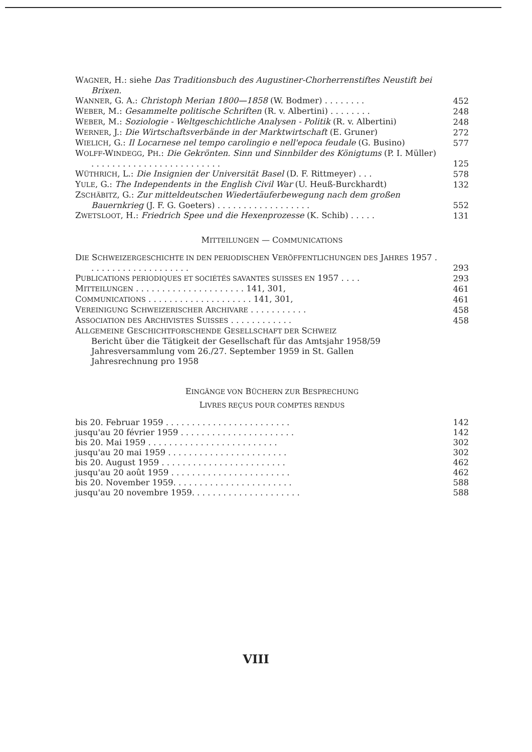WAGNER, H.: siehe Das Traditionsbuch des Augustiner-Chorherrenstiftes Neustift bei Brixen.
WANNER, G. A.: Christoph Merian 1800—1858 (W. Bodmer) . . . . . . . .
452
WEBER, M.: Gesammelte politische Schriften (R. v. Albertini) . . . . . . . .
248
WEBER, M.: Soziologie - Weltgeschichtliche Analysen - Politik (R. v. Albertini)
248
WERNER, J.: Die Wirtschaftsverbände in der Marktwirtschaft (E. Gruner)
272
WIELICH, G.: Il Locarnese nel tempo carolingio e nell'epoca feudale (G. Busino)
577
WOLFF-WINDEGG, PH.: Die Gekrönten. Sinn und Sinnbilder des Königtums (P. I. Müller) . . . . . . . . . . . . . . . . . . . . . . . . .
125
WÜTHRICH, L.: Die Insignien der Universität Basel (D. F. Rittmeyer) . . .
578
YULE, G.: The Independents in the English Civil War (U. Heuß-Burckhardt)
132
ZSCHÄBITZ, G.: Zur mitteldeutschen Wiedertäuferbewegung nach dem großen Bauernkrieg (J. F. G. Goeters) . . . . . . . . . . . . . . . . . .
552
ZWETSLOOT, H.: Friedrich Spee und die Hexenprozesse (K. Schib) . . . . .
131
MITTEILUNGEN — COMMUNICATIONS
DIE SCHWEIZERGESCHICHTE IN DEN PERIODISCHEN VERÖFFENTLICHUNGEN DES JAHRES 1957 . . . . . . . . . . . . . . . . . . . .
293
PUBLICATIONS PERIODIQUES ET SOCIÉTÉS SAVANTES SUISSES EN 1957 . . . .
293
MITTEILUNGEN . . . . . . . . . . . . . . . . . . . . . 141, 301,
461
COMMUNICATIONS . . . . . . . . . . . . . . . . . . . . 141, 301,
461
VEREINIGUNG SCHWEIZERISCHER ARCHIVARE . . . . . . . . . . .
458
ASSOCIATION DES ARCHIVISTES SUISSES . . . . . . . . . . . .
458
ALLGEMEINE GESCHICHTFORSCHENDE GESELLSCHAFT DER SCHWEIZ
Bericht über die Tätigkeit der Gesellschaft für das Amtsjahr 1958/59
Jahresversammlung vom 26./27. September 1959 in St. Gallen
Jahresrechnung pro 1958
EINGÄNGE VON BÜCHERN ZUR BESPRECHUNG
LIVRES REÇUS POUR COMPTES RENDUS
bis 20. Februar 1959 . . . . . . . . . . . . . . . . . . . . . . . .
142
jusqu'au 20 février 1959 . . . . . . . . . . . . . . . . . . . . . .
142
bis 20. Mai 1959 . . . . . . . . . . . . . . . . . . . . . . . . .
302
jusqu'au 20 mai 1959 . . . . . . . . . . . . . . . . . . . . . . .
302
bis 20. August 1959 . . . . . . . . . . . . . . . . . . . . . . . .
462
jusqu'au 20 août 1959 . . . . . . . . . . . . . . . . . . . . . . .
462
bis 20. November 1959. . . . . . . . . . . . . . . . . . . . . . .
588
jusqu'au 20 novembre 1959. . . . . . . . . . . . . . . . . . . . .
588
VIII